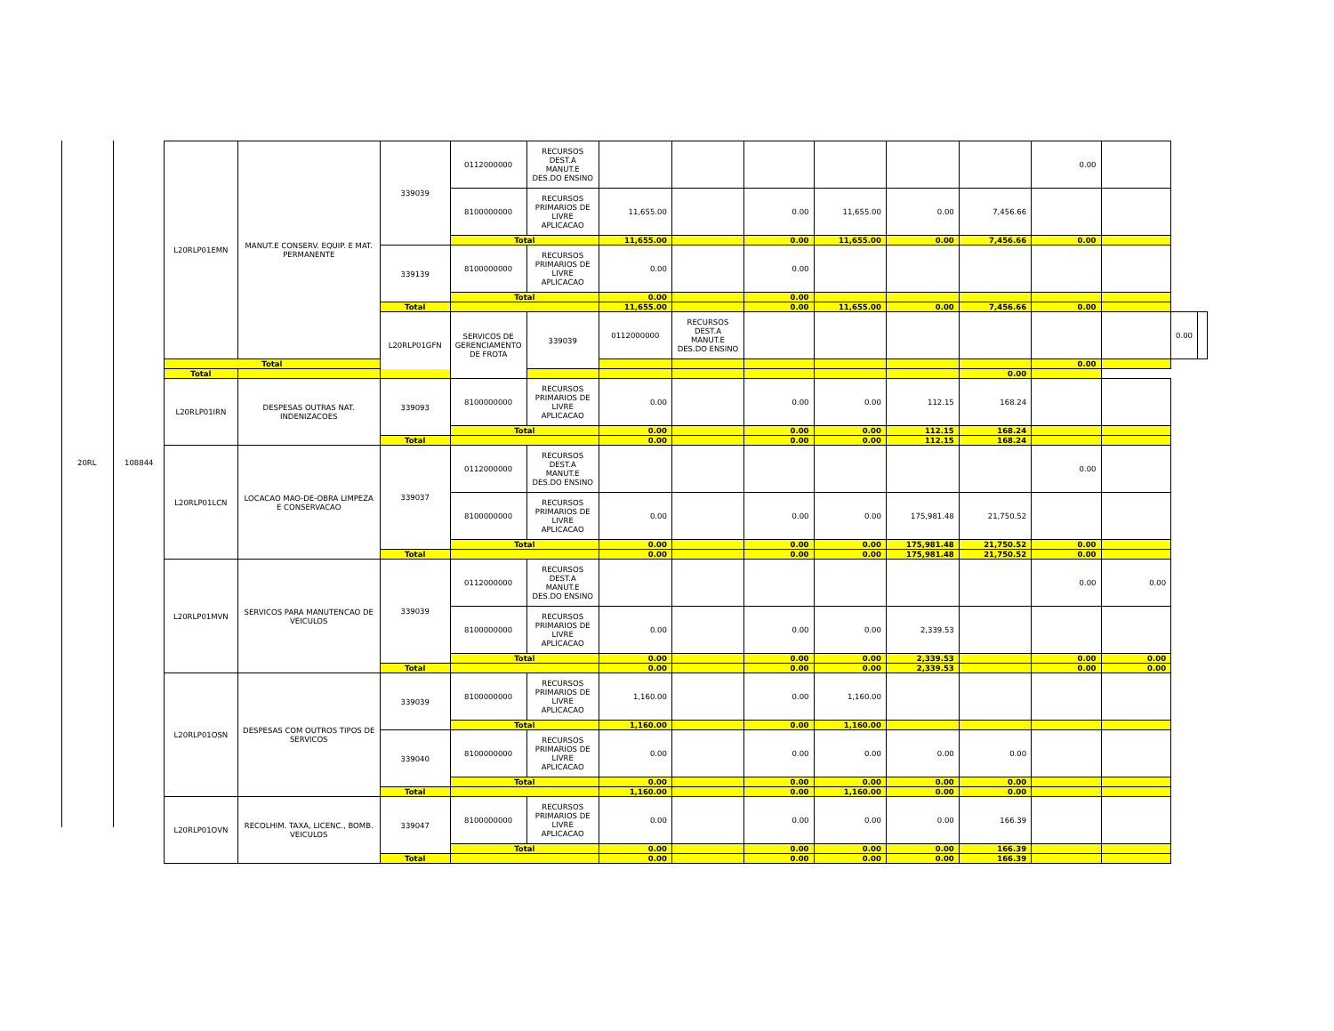20RL 108844
| L20RLP01EMN | MANUT.E CONSERV. EQUIP. E MAT. PERMANENTE | 339039 | 0112000000 | RECURSOS DEST.A MANUT.E DES.DO ENSINO | | | | | | | 0.00 | | | |
| | | | 8100000000 | RECURSOS PRIMARIOS DE LIVRE APLICACAO | 11,655.00 | | 0.00 | 11,655.00 | 0.00 | 7,456.66 | | | | |
| | | | Total | | 11,655.00 | | 0.00 | 11,655.00 | 0.00 | 7,456.66 | 0.00 | | | |
| | | 339139 | 8100000000 | RECURSOS PRIMARIOS DE LIVRE APLICACAO | 0.00 | | 0.00 | | | | | | | |
| | | | Total | | 0.00 | | 0.00 | | | | | | | |
| | | Total | | | 11,655.00 | | 0.00 | 11,655.00 | 0.00 | 7,456.66 | 0.00 | | | |
| | | L20RLP01GFN | SERVICOS DE GERENCIAMENTO DE FROTA | 339039 | 0112000000 | RECURSOS DEST.A MANUT.E DES.DO ENSINO | | | | | | | 0.00 | |
| Total | | | | | | | | | | | 0.00 | | | |
| Total | | | | | | | | | | 0.00 | | | | |
| L20RLP01IRN | DESPESAS OUTRAS NAT. INDENIZACOES | 339093 | 8100000000 | RECURSOS PRIMARIOS DE LIVRE APLICACAO | 0.00 | | 0.00 | 0.00 | 112.15 | 168.24 | | | | |
| | | | Total | | 0.00 | | 0.00 | 0.00 | 112.15 | 168.24 | | | | |
| | | Total | | | 0.00 | | 0.00 | 0.00 | 112.15 | 168.24 | | | | |
| L20RLP01LCN | LOCACAO MAO-DE-OBRA LIMPEZA E CONSERVACAO | 339037 | 0112000000 | RECURSOS DEST.A MANUT.E DES.DO ENSINO | | | | | | | 0.00 | | | |
| | | | 8100000000 | RECURSOS PRIMARIOS DE LIVRE APLICACAO | 0.00 | | 0.00 | 0.00 | 175,981.48 | 21,750.52 | | | | |
| | | | Total | | 0.00 | | 0.00 | 0.00 | 175,981.48 | 21,750.52 | 0.00 | | | |
| | | Total | | | 0.00 | | 0.00 | 0.00 | 175,981.48 | 21,750.52 | 0.00 | | | |
| L20RLP01MVN | SERVICOS PARA MANUTENCAO DE VEICULOS | 339039 | 0112000000 | RECURSOS DEST.A MANUT.E DES.DO ENSINO | | | | | | | 0.00 | 0.00 | | |
| | | | 8100000000 | RECURSOS PRIMARIOS DE LIVRE APLICACAO | 0.00 | | 0.00 | 0.00 | 2,339.53 | | | | | |
| | | | Total | | 0.00 | | 0.00 | 0.00 | 2,339.53 | | 0.00 | 0.00 | | |
| | | Total | | | 0.00 | | 0.00 | 0.00 | 2,339.53 | | 0.00 | 0.00 | | |
| L20RLP01OSN | DESPESAS COM OUTROS TIPOS DE SERVICOS | 339039 | 8100000000 | RECURSOS PRIMARIOS DE LIVRE APLICACAO | 1,160.00 | | 0.00 | 1,160.00 | | | | | | |
| | | | Total | | 1,160.00 | | 0.00 | 1,160.00 | | | | | | |
| | | 339040 | 8100000000 | RECURSOS PRIMARIOS DE LIVRE APLICACAO | 0.00 | | 0.00 | 0.00 | 0.00 | 0.00 | | | | |
| | | | Total | | 0.00 | | 0.00 | 0.00 | 0.00 | 0.00 | | | | |
| | | Total | | | 1,160.00 | | 0.00 | 1,160.00 | 0.00 | 0.00 | | | | |
| L20RLP01OVN | RECOLHIM. TAXA, LICENC., BOMB. VEICULOS | 339047 | 8100000000 | RECURSOS PRIMARIOS DE LIVRE APLICACAO | 0.00 | | 0.00 | 0.00 | 0.00 | 166.39 | | | | |
| | | | Total | | 0.00 | | 0.00 | 0.00 | 0.00 | 166.39 | | | | |
| | | Total | | | 0.00 | | 0.00 | 0.00 | 0.00 | 166.39 | | | | |